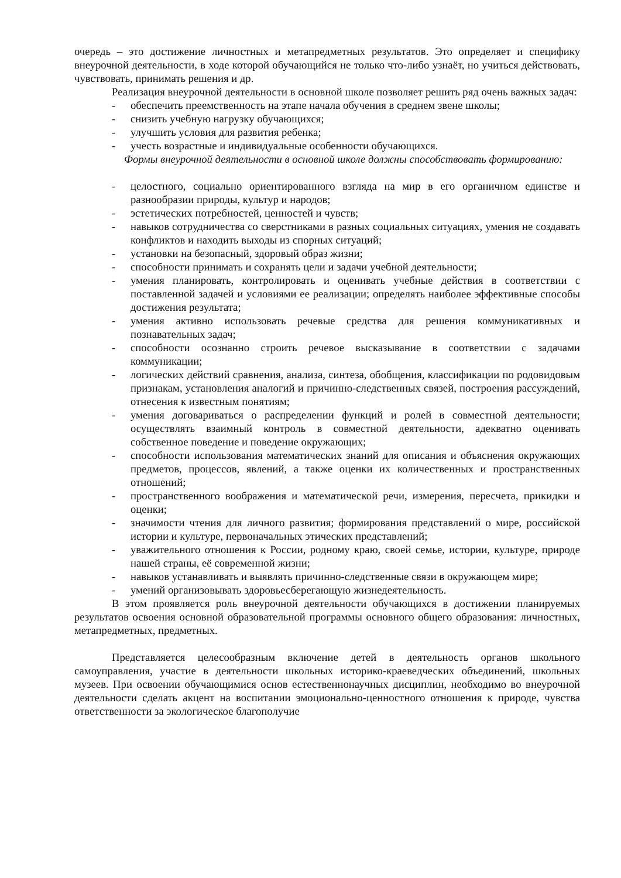очередь – это достижение личностных и метапредметных результатов. Это определяет и специфику внеурочной деятельности, в ходе которой обучающийся не только что-либо узнаёт, но учиться действовать, чувствовать, принимать решения и др.
Реализация внеурочной деятельности в основной школе позволяет решить ряд очень важных задач:
- обеспечить преемственность на этапе начала обучения в среднем звене школы;
- снизить учебную нагрузку обучающихся;
- улучшить условия для развития ребенка;
- учесть возрастные и индивидуальные особенности обучающихся.
Формы внеурочной деятельности в основной школе должны способствовать формированию:
- целостного, социально ориентированного взгляда на мир в его органичном единстве и разнообразии природы, культур и народов;
- эстетических потребностей, ценностей и чувств;
- навыков сотрудничества со сверстниками в разных социальных ситуациях, умения не создавать конфликтов и находить выходы из спорных ситуаций;
- установки на безопасный, здоровый образ жизни;
- способности принимать и сохранять цели и задачи учебной деятельности;
- умения планировать, контролировать и оценивать учебные действия в соответствии с поставленной задачей и условиями ее реализации; определять наиболее эффективные способы достижения результата;
- умения активно использовать речевые средства для решения коммуникативных и познавательных задач;
- способности осознанно строить речевое высказывание в соответствии с задачами коммуникации;
- логических действий сравнения, анализа, синтеза, обобщения, классификации по родовидовым признакам, установления аналогий и причинно-следственных связей, построения рассуждений, отнесения к известным понятиям;
- умения договариваться о распределении функций и ролей в совместной деятельности; осуществлять взаимный контроль в совместной деятельности, адекватно оценивать собственное поведение и поведение окружающих;
- способности использования математических знаний для описания и объяснения окружающих предметов, процессов, явлений, а также оценки их количественных и пространственных отношений;
- пространственного воображения и математической речи, измерения, пересчета, прикидки и оценки;
- значимости чтения для личного развития; формирования представлений о мире, российской истории и культуре, первоначальных этических представлений;
- уважительного отношения к России, родному краю, своей семье, истории, культуре, природе нашей страны, её современной жизни;
- навыков устанавливать и выявлять причинно-следственные связи в окружающем мире;
- умений организовывать здоровьесберегающую жизнедеятельность.
В этом проявляется роль внеурочной деятельности обучающихся в достижении планируемых результатов освоения основной образовательной программы основного общего образования: личностных, метапредметных, предметных.
Представляется целесообразным включение детей в деятельность органов школьного самоуправления, участие в деятельности школьных историко-краеведческих объединений, школьных музеев. При освоении обучающимися основ естественнонаучных дисциплин, необходимо во внеурочной деятельности сделать акцент на воспитании эмоционально-ценностного отношения к природе, чувства ответственности за экологическое благополучие